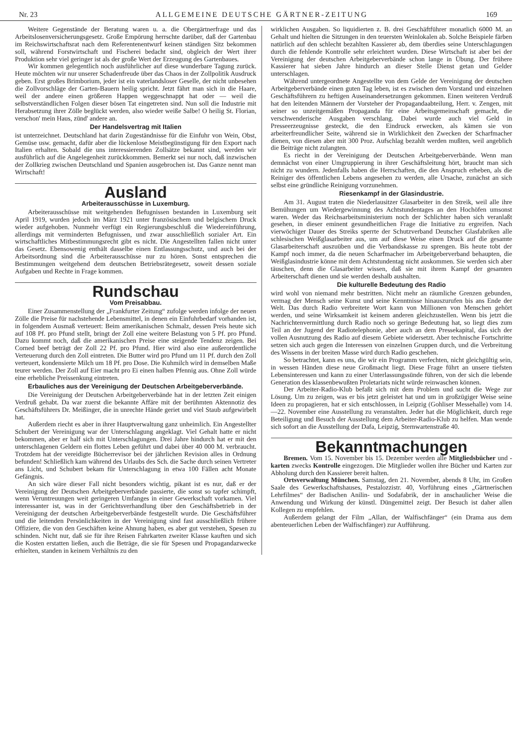Nr. 23 ALLGEMEINE DEUTSCHE GÄRTNER-ZEITUNG 169
Weitere Gegenstände der Beratung waren u. a. die Obergärtnerfrage und das Arbeitslosenversicherungsgesetz. Große Empörung herrschte darüber, daß der Gartenbau im Reichswirtschaftsrat nach dem Referentenentwurf keinen ständigen Sitz bekommen soll, während Forstwirtschaft und Fischerei bedacht sind, obgleich der Wert ihrer Produktion sehr viel geringer ist als der große Wert der Erzeugung des Gartenbaues.
Wir kommen gelegentlich noch ausführlicher auf diese wunderbare Tagung zurück. Heute möchten wir nur unserer Schadenfreude über das Chaos in der Zollpolitik Ausdruck geben. Erst großes Brimborium, jeder ist ein vaterlandsloser Geselle, der nicht unbesehen die Zollvorschläge der Garten-Bauern heilig spricht. Jetzt fährt man sich in die Haare, weil der andere einen größeren Happen weggeschnappt hat oder — weil die selbstverständlichen Folgen dieser bösen Tat eingetreten sind. Nun soll die Industrie mit Herabsetzung ihrer Zölle beglückt werden, also wieder weiße Salbe! O heilig St. Florian, verschon' mein Haus, zünd' andere an.
Der Handelsvertrag mit Italien
ist unterzeichnet. Deutschland hat darin Zugeständnisse für die Einfuhr von Wein, Obst, Gemüse usw. gemacht, dafür aber die lückenlose Meistbegünstigung für den Export nach Italien erhalten. Sobald die uns interessierenden Zollsätze bekannt sind, werden wir ausführlich auf die Angelegenheit zurückkommen. Bemerkt sei nur noch, daß inzwischen der Zollkrieg zwischen Deutschland und Spanien ausgebrochen ist. Das Ganze nennt man Wirtschaft!
Ausland
Arbeiterausschüsse in Luxemburg.
Arbeiterausschüsse mit weitgehenden Befugnissen bestanden in Luxemburg seit April 1919, wurden jedoch im März 1921 unter französischem und belgischem Druck wieder aufgehoben. Nunmehr verfügt ein Regierungsbeschluß die Wiedereinführung, allerdings mit verminderten Befugnissen, und zwar ausschließlich sozialer Art. Ein wirtschaftliches Mitbestimmungsrecht gibt es nicht. Die Angestellten fallen nicht unter das Gesetz. Ebensowenig enthält dasselbe einen Entlassungsschutz, und auch bei der Arbeitsordnung sind die Arbeiterausschüsse nur zu hören. Sonst entsprechen die Bestimmungen weitgehend dem deutschen Betriebsrätegesetz, soweit dessen soziale Aufgaben und Rechte in Frage kommen.
Rundschau
Vom Preisabbau.
Einer Zusammenstellung der „Frankfurter Zeitung“ zufolge werden infolge der neuen Zölle die Preise für nachstehende Lebensmittel, in denen ein Einfuhrbedarf vorhanden ist, in folgendem Ausmaß verteuert: Beim amerikanischen Schmalz, dessen Preis heute sich auf 108 Pf. pro Pfund stellt, bringt der Zoll eine weitere Belastung von 5 Pf. pro Pfund. Dazu kommt noch, daß die amerikanischen Preise eine steigende Tendenz zeigen. Bei Corned beef beträgt der Zoll 22 Pf. pro Pfund. Hier wird also eine außerordentliche Verteuerung durch den Zoll eintreten. Die Butter wird pro Pfund um 11 Pf. durch den Zoll verteuert, kondensierte Milch um 18 Pf. pro Dose. Die Kuhmilch wird in demselben Maße teurer werden. Der Zoll auf Eier macht pro Ei einen halben Pfennig aus. Ohne Zoll würde eine erhebliche Preissenkung eintreten.
Erbauliches aus der Vereinigung der Deutschen Arbeitgeberverbände.
Die Vereinigung der Deutschen Arbeitgeberverbände hat in der letzten Zeit einigen Verdruß gehabt. Da war zuerst die bekannte Affäre mit der berühmten Aktennotiz des Geschäftsführers Dr. Meißinger, die in unrechte Hände geriet und viel Staub aufgewirbelt hat.
Außerdem riecht es aber in ihrer Hauptverwaltung ganz unheimlich. Ein Angestellter Schubert der Vereinigung war der Unterschlagung angeklagt. Viel Gehalt hatte er nicht bekommen, aber er half sich mit Unterschlagungen. Drei Jahre hindurch hat er mit den unterschlagenen Geldern ein flottes Leben geführt und dabei über 40 000 M. verbraucht. Trotzdem hat der vereidigte Bücherrevisor bei der jährlichen Revision alles in Ordnung befunden! Schließlich kam während des Urlaubs des Sch. die Sache durch seinen Vertreter ans Licht, und Schubert bekam für Unterschlagung in etwa 100 Fällen acht Monate Gefängnis.
An sich wäre dieser Fall nicht besonders wichtig, pikant ist es nur, daß er der Vereinigung der Deutschen Arbeitgeberverbände passierte, die sonst so tapfer schimpft, wenn Veruntreuungen weit geringeren Umfanges in einer Gewerkschaft vorkamen. Viel interessanter ist, was in der Gerichtsverhandlung über den Geschäftsbetrieb in der Vereinigung der deutschen Arbeitgeberverbände festgestellt wurde. Die Geschäftsführer und die leitenden Persönlichkeiten in der Vereinigung sind fast ausschließlich frühere Offiziere, die von den Geschäften keine Ahnung haben, es aber gut verstehen, Spesen zu schinden. Nicht nur, daß sie für ihre Reisen Fahrkarten zweiter Klasse kauften und sich die Kosten erstatten ließen, auch die Beträge, die sie für Spesen und Propagandazwecke erhielten, standen in keinem Verhältnis zu den
wirklichen Ausgaben. So liquidierten z. B. drei Geschäftführer monatlich 6000 M. an Gehalt und hielten die Sitzungen in den teuersten Weinlokalen ab. Solche Beispiele färben natürlich auf den schlecht bezahlten Kassierer ab, dem überdies seine Unterschlagungen durch die fehlende Kontrolle sehr erleichtert wurden. Diese Wirtschaft ist aber bei der Vereinigung der deutschen Arbeitgeberverbände schon lange in Übung. Der frühere Kassierer hat sieben Jahre hindurch an dieser Stelle Dienst getan und Gelder unterschlagen.
Während untergeordnete Angestellte von dem Gelde der Vereinigung der deutschen Arbeitgeberverbände einen guten Tag leben, ist es zwischen dem Vorstand und einzelnen Geschäftsführern zu heftigen Auseinandersetzungen gekommen. Einen weiteren Verdruß hat den leitenden Männern der Vorsteher der Propagandaabteilung, Herr. v. Zengen, mit seiner so unzeitgemäßen Propaganda für eine Arbeitsgemeinschaft gemacht, die verschwenderische Ausgaben verschlang. Dabei wurde auch viel Geld in Presseerzeugnisse gesteckt, die den Eindruck erwecken, als kämen sie von arbeiterfreundlicher Seite, während sie in Wirklichkeit den Zwecken der Scharfmacher dienen, von diesen aber mit 300 Proz. Aufschlag bezahlt werden mußten, weil angeblich die Beiträge nicht zulangten.
Es riecht in der Vereinigung der Deutschen Arbeitgeberverbände. Wenn man demnächst von einer Umgruppierung in ihrer Geschäftsleitung hört, braucht man sich nicht zu wundern. Jedenfalls haben die Herrschaften, die den Anspruch erheben, als die Reiniger des öffentlichen Lebens angesehen zu werden, alle Ursache, zunächst an sich selbst eine gründliche Reinigung vorzunehmen.
Riesenkampf in der Glasindustrie.
Am 31. August traten die Niederlausitzer Glasarbeiter in den Streik, weil alle ihre Bemühungen um Wiedergewinnung des Achtstundentages an den Hochöfen umsonst waren. Weder das Reichsarbeitsministerium noch der Schlichter haben sich veranlaßt gesehen, in dieser eminent gesundheitlichen Frage die Initiative zu ergreifen. Nach vierwöchiger Dauer des Streiks sperrte der Schutzverband Deutscher Glasfabriken alle schlesischen Weißglasarbeiter aus, um auf diese Weise einen Druck auf die gesamte Glasarbeiterschaft auszuüben und die Verbandskasse zu sprengen. Bis heute tobt der Kampf noch immer, da die neuen Scharfmacher im Arbeitgeberverband behaupten, die Weißglasindustrie könne mit dem Achtstundentag nicht auskommen. Sie werden sich aber täuschen, denn die Glasarbeiter wissen, daß sie mit ihrem Kampf der gesamten Arbeiterschaft dienen und sie werden deshalb aushalten.
Die kulturelle Bedeutung des Radio
wird wohl von niemand mehr bestritten. Nicht mehr an räumliche Grenzen gebunden, vermag der Mensch seine Kunst und seine Kenntnisse hinauszurufen bis ans Ende der Welt. Das durch Radio verbreitete Wort kann von Millionen von Menschen gehört werden, und seine Wirksamkeit ist keinem anderen gleichzustellen. Wenn bis jetzt die Nachrichtenvermittlung durch Radio noch so geringe Bedeutung hat, so liegt dies zum Teil an der Jugend der Radiotelephonie, aber auch an dem Pressekapital, das sich der vollen Ausnutzung des Radio auf diesem Gebiete widersetzt. Aber technische Fortschritte setzen sich auch gegen die Interessen von einzelnen Gruppen durch, und die Verbreitung des Wissens in der breiten Masse wird durch Radio geschehen.
So betrachtet, kann es uns, die wir ein Programm verfechten, nicht gleichgültig sein, in wessen Händen diese neue Großmacht liegt. Diese Frage führt an unsere tiefsten Lebensinteressen und kann zu einer Unterlassungssünde führen, von der sich die lebende Generation des klassenbewußten Proletariats nicht würde reinwaschen können.
Der Arbeiter-Radio-Klub befaßt sich mit dem Problem und sucht die Wege zur Lösung. Um zu zeigen, was er bis jetzt geleistet hat und um in großzügiger Weise seine Ideen zu propagieren, hat er sich entschlossen, in Leipzig (Gohliser Messehalle) vom 14.—22. November eine Ausstellung zu veranstalten. Jeder hat die Möglichkeit, durch rege Beteiligung und Besuch der Ausstellung dem Arbeiter-Radio-Klub zu helfen. Man wende sich sofort an die Ausstellung der Dafa, Leipzig, Sternwartenstraße 40.
Bekanntmachungen
Bremen. Vom 15. November bis 15. Dezember werden alle Mitgliedsbücher und -karten zwecks Kontrolle eingezogen. Die Mitglieder wollen ihre Bücher und Karten zur Abholung durch den Kassierer bereit halten.
Ortsverwaltung München. Samstag, den 21. November, abends 8 Uhr, im Großen Saale des Gewerkschaftshauses, Pestalozzistr. 40, Vorführung eines „Gärtnerischen Lehrfilmes“ der Badischen Anilin- und Sodafabrik, der in anschaulicher Weise die Anwendung und Wirkung der künstl. Düngemittel zeigt. Der Besuch ist daher allen Kollegen zu empfehlen.
Außerdem gelangt der Film „Allan, der Walfischfänger“ (ein Drama aus dem abenteuerlichen Leben der Walfischfänger) zur Aufführung.